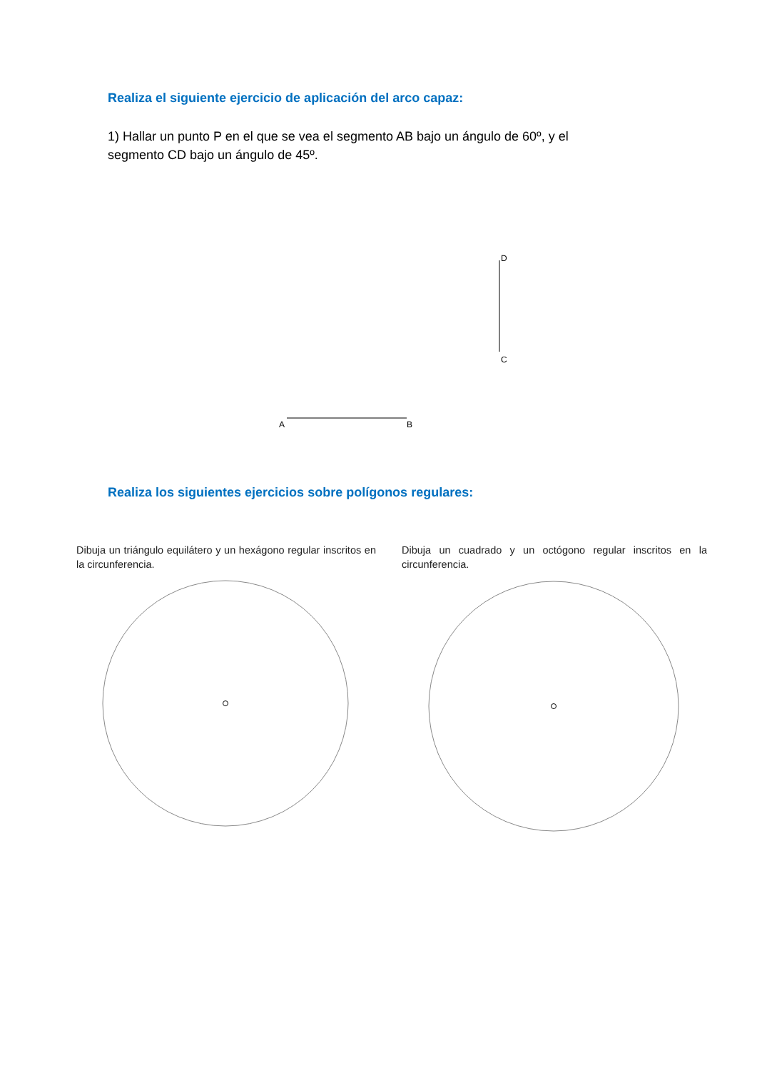Realiza el siguiente ejercicio de aplicación del arco capaz:
1) Hallar un punto P en el que se vea el segmento AB bajo un ángulo de 60º, y el segmento CD bajo un ángulo de 45º.
D
C
A
B
Realiza los siguientes ejercicios sobre polígonos regulares:
Dibuja un triángulo equilátero y un hexágono regular inscritos en la circunferencia.
Dibuja un cuadrado y un octógono regular inscritos en la circunferencia.